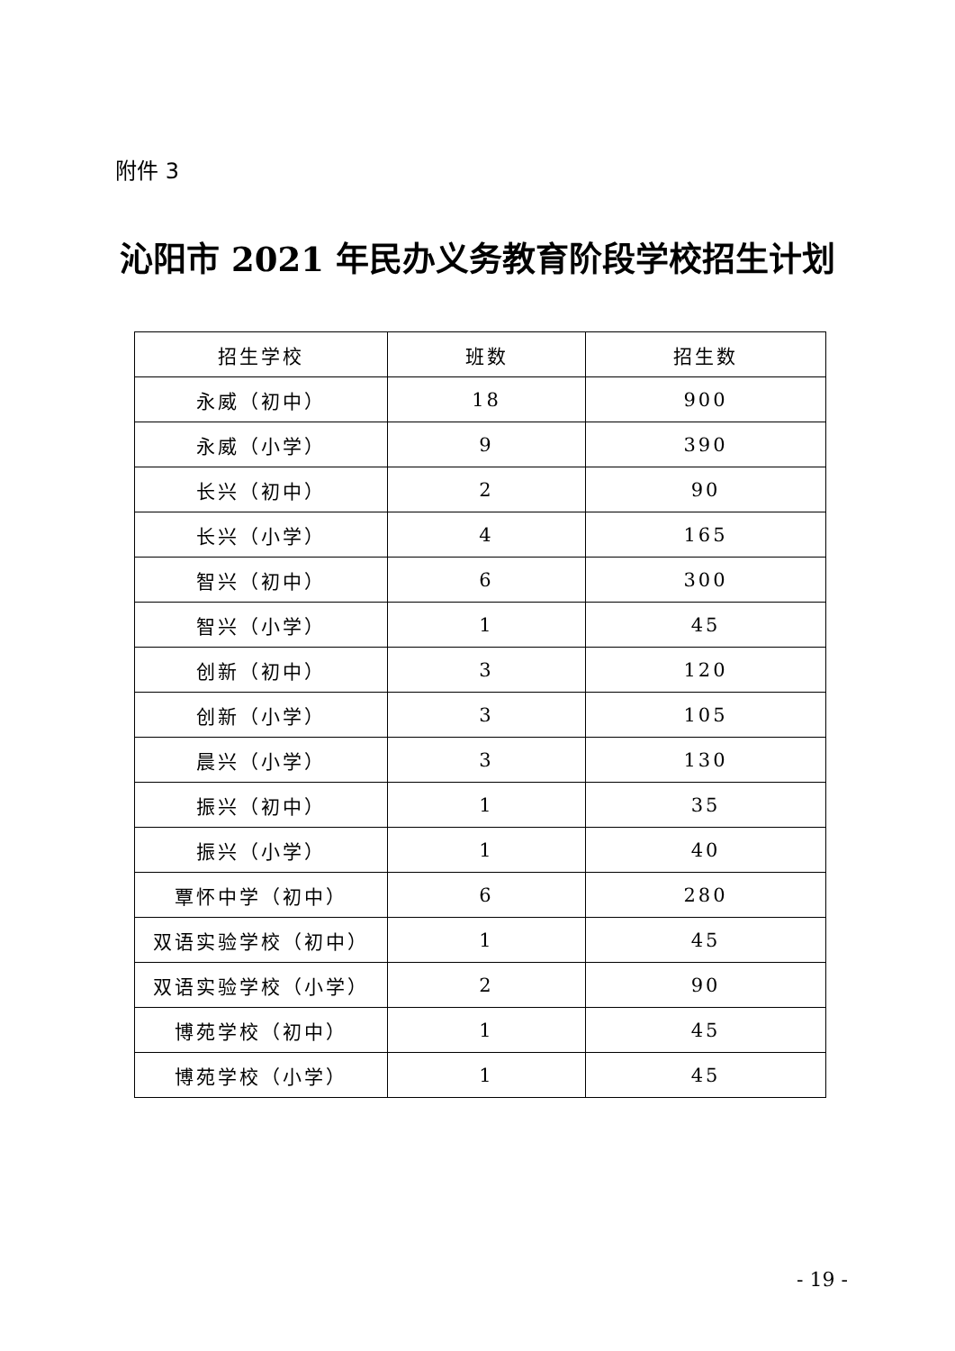附件 3
沁阳市 2021 年民办义务教育阶段学校招生计划
| 招生学校 | 班数 | 招生数 |
| --- | --- | --- |
| 永威（初中） | 18 | 900 |
| 永威（小学） | 9 | 390 |
| 长兴（初中） | 2 | 90 |
| 长兴（小学） | 4 | 165 |
| 智兴（初中） | 6 | 300 |
| 智兴（小学） | 1 | 45 |
| 创新（初中） | 3 | 120 |
| 创新（小学） | 3 | 105 |
| 晨兴（小学） | 3 | 130 |
| 振兴（初中） | 1 | 35 |
| 振兴（小学） | 1 | 40 |
| 覃怀中学（初中） | 6 | 280 |
| 双语实验学校（初中） | 1 | 45 |
| 双语实验学校（小学） | 2 | 90 |
| 博苑学校（初中） | 1 | 45 |
| 博苑学校（小学） | 1 | 45 |
- 19 -